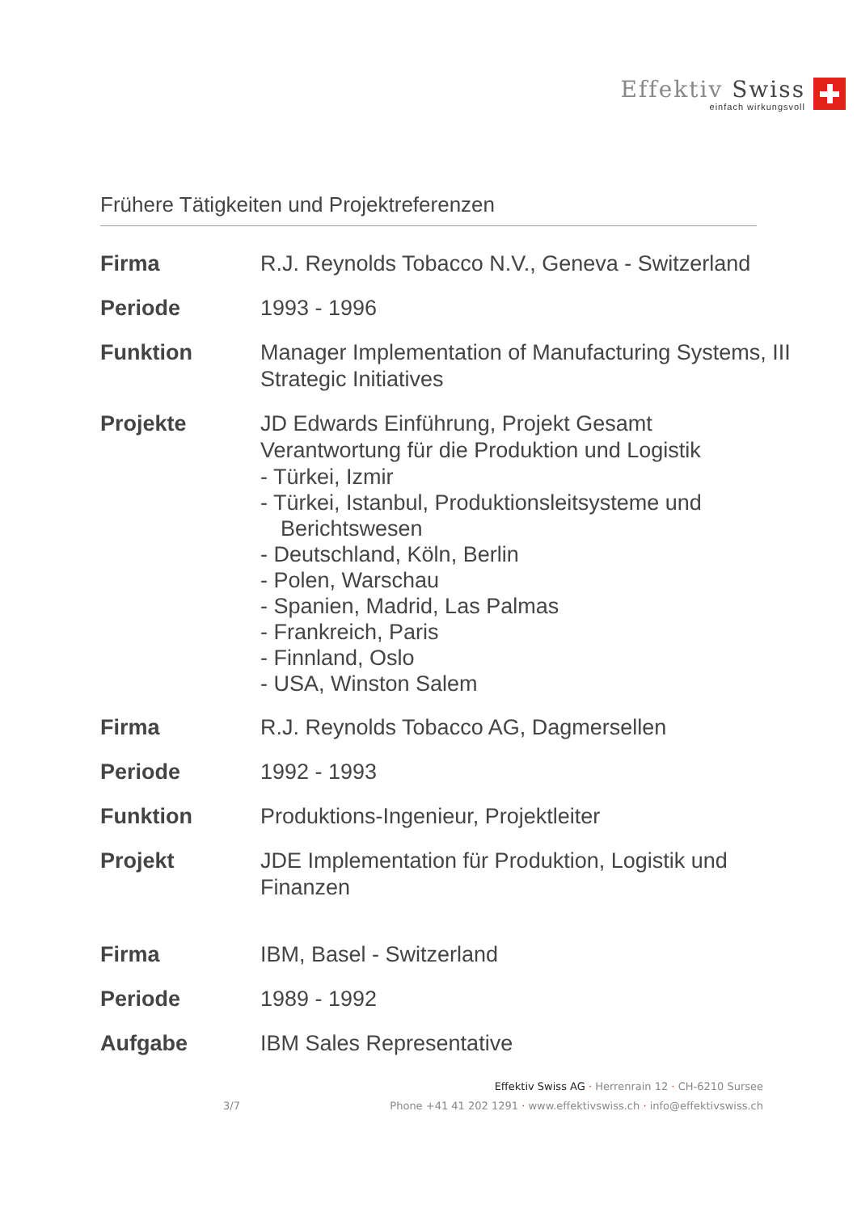Effektiv Swiss
einfach wirkungsvoll
Frühere Tätigkeiten und Projektreferenzen
| Firma | R.J. Reynolds Tobacco N.V., Geneva - Switzerland |
| Periode | 1993 - 1996 |
| Funktion | Manager Implementation of Manufacturing Systems, III Strategic Initiatives |
| Projekte | JD Edwards Einführung, Projekt Gesamt Verantwortung für die Produktion und Logistik - Türkei, Izmir - Türkei, Istanbul, Produktionsleitsysteme und Berichtswesen - Deutschland, Köln, Berlin - Polen, Warschau - Spanien, Madrid, Las Palmas - Frankreich, Paris - Finnland, Oslo - USA, Winston Salem |
| Firma | R.J. Reynolds Tobacco AG, Dagmersellen |
| Periode | 1992 - 1993 |
| Funktion | Produktions-Ingenieur, Projektleiter |
| Projekt | JDE Implementation für Produktion, Logistik und Finanzen |
| Firma | IBM, Basel - Switzerland |
| Periode | 1989 - 1992 |
| Aufgabe | IBM Sales Representative |
Effektiv Swiss AG · Herrenrain 12 · CH-6210 Sursee
3/7
Phone +41 41 202 1291 · www.effektivswiss.ch · info@effektivswiss.ch